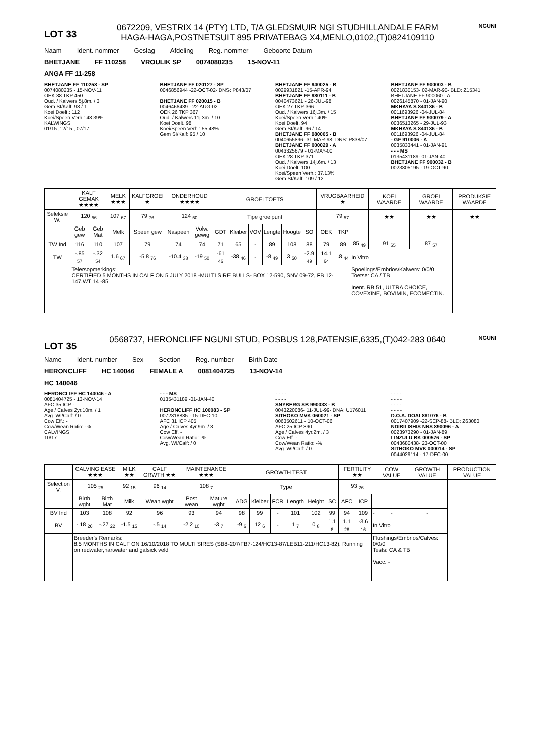LOT 33
0672209, VESTRIX 14 (PTY) LTD, T/A GLEDSMUIR NGI STUDHILLANDALE FARM HAGA-HAGA,POSTNETSUIT 895 PRIVATEBAG X4,MENLO,0102,(T)0824109110
NGUNI
Naam Ident. nommer Geslag Afdeling Reg. nommer Geboorte Datum
BHETJANE FF 110258 VROULIK SP 0074080235 15-NOV-11
ANGA FF 11-258
BHETJANE FF 110258 - SP
0074080235 - 15-NOV-11
OEK 38 TKP 450
Oud. / Kalwers 5j.8m. / 3
Gem SI/Kalf: 98 / 1
Koei Doelt.: 112
Koei/Speen Verh.: 48.39%
KALWINGS
01/15 ,12/15 , 07/17
BHETJANE FF 020127 - SP
0046856944 -22-OCT-02- DNS: P843/07
BHETJANE FF 020015 - B
0046466439 - 22-AUG-02
OEK 26 TKP 367
Oud. / Kalwers 11j.3m. / 10
Koei Doelt. 98
Koei/Speen Verh.: 55.48%
Gem SI/Kalf: 95 / 10
BHETJANE FF 940025 - B
0029931821 -15-APR-94
BHETJANE FF 980111 - B
0040473621 - 26-JUL-98
OEK 27 TKP 366
Oud. / Kalwers 16j.3m. / 15
Koei/Speen Verh.: 40%
Koei Doelt. 94
Gem SI/Kalf: 96 / 14
BHETJANE FF 980005 - B
0040655896- 31-MAR-98- DNS: P838/07
BHETJANE FF 000029 - A
0043325679 - 01-MAY-00
OEK 28 TKP 371
Oud. / Kalwers 14j.6m. / 13
Koei Doelt. 100
Koei/Speen Verh.: 37.13%
Gem SI/Kalf: 109 / 12
BHETJANE FF 900003 - B
0021830153- 02-MAR-90- BLD: Z15341
BHETJANE FF 900060 - A
0026145870 - 01-JAN-90
MKHAYA S 840136 - B
0011693926 -04-JUL-84
BHETJANE FF 930079 - A
0036513265 - 29-JUL-93
MKHAYA S 840136 - B
0011693926 -04-JUL-84
- GF 910006 - A
0035833441 - 01-JAN-91
- - - MS
0135431189- 01-JAN-40
BHETJANE FF 900032 - B
0023805195 - 19-OCT-90
| | KALF GEMAK ★★★★ | | MELK ★★★ | KALFGROEI ★ | ONDERHOUD ★★★★ | | GROEI TOETS | | | | | | VRUGBAARHEID ★ | | | KOEI WAARDE | GROEI WAARDE | PRODUKSIE WAARDE |
| --- | --- | --- | --- | --- | --- | --- | --- | --- | --- | --- | --- | --- | --- | --- | --- | --- | --- | --- |
| Seleksie W. | 120 <sub>56</sub> | | 107 <sub>67</sub> | 79 <sub>76</sub> | 124 <sub>50</sub> | | Tipe groeipunt | | | | | | 79 <sub>57</sub> | | | ★★ | ★★ | ★★ |
| | Geb gew | Geb Mat | Melk | Speen gew | Naspeen | Volw. gewig | GDT | Kleiber | VOV | Lengte | Hoogte | SO | OEK | TKP | | | | |
| TW Ind | 116 | 110 | 107 | 79 | 74 | 74 | 71 | 65 | - | 89 | 108 | 88 | 79 | 89 | 85 <sub>49</sub> | 91 <sub>65</sub> | 87 <sub>57</sub> | |
| TW | -.85 <sub>57</sub> | -.32 <sub>54</sub> | 1.6 <sub>67</sub> | -5.8 <sub>76</sub> | -10.4 <sub>38</sub> | -19 <sub>50</sub> | -61 <sub>46</sub> | -38 <sub>46</sub> | - | -8 <sub>49</sub> | 3 <sub>50</sub> | -2.9 <sub>49</sub> | 14.1 <sub>64</sub> | .8 <sub>44</sub> | In Vitro | | | |
| | Telersopmerkings: CERTIFIED 5 MONTHS IN CALF ON 5 JULY 2018 -MULTI SIRE BULLS- BOX 12-590, SNV 09-72, FB 12-147,WT 14 -85 | | | | | | | | | | | | | | Spoelings/Embrios/Kalwers: 0/0/0 Toetse: CA / TB Inent. RB 51, ULTRA CHOICE, COVEXINE, BOVIMIN, ECOMECTIN. | | | |
LOT 35
0568737, HERONCLIFF NGUNI STUD, POSBUS 128,PATENSIE,6335,(T)042-283 0640
NGUNI
Name Ident. number Sex Section Reg. number Birth Date
HERONCLIFF HC 140046 FEMALE A 0081404725 13-NOV-14
HC 140046
HERONCLIFF HC 140046 - A
0081404725 - 13-NOV-14
AFC 35 ICP -
Age / Calves 2yr.10m. / 1
Avg. WI/Calf: / 0
Cow Eff.: -
Cow/Wean Ratio: -%
CALVINGS
10/17
- - - MS
0135431189 -01-JAN-40
HERONCLIFF HC 100083 - SP
0072318835 - 15-DEC-10
AFC 31 ICP 405
Age / Calves 4yr.9m. / 3
Cow Eff. -
Cow/Wean Ratio: -%
Avg. WI/Calf: / 0
- - - -
- - - -
SNYBERG SB 990033 - B
0043220086- 11-JUL-99- DNA: U176011
SITHOKO MVK 060021 - SP
0063502611 - 10-OCT-06
AFC 25 ICP 390
Age / Calves 4yr.2m. / 3
Cow Eff. -
Cow/Wean Ratio: -%
Avg. WI/Calf: / 0
- - - -
- - - -
- - - -
- - - -
D.O.A. DOAL881076 - B
0017407909 -22-SEP-88- BLD: Z63080
NDIBILISHIS NNS 890096 - A
0023973290 - 01-JAN-89
LINZULU BK 000576 - SP
0043680438- 23-OCT-00
SITHOKO MVK 000014 - SP
0044029114 - 17-DEC-00
| | CALVING EASE ★★★ | | MILK ★★ | CALF GRWTH ★★ | MAINTENANCE ★★★ | | GROWTH TEST | | | | | | FERTILITY ★★ | | | COW VALUE | GROWTH VALUE | PRODUCTION VALUE |
| --- | --- | --- | --- | --- | --- | --- | --- | --- | --- | --- | --- | --- | --- | --- | --- | --- | --- | --- |
| Selection V. | 105 <sub>25</sub> | | 92 <sub>15</sub> | 96 <sub>14</sub> | 108 <sub>7</sub> | | Type | | | | | | 93 <sub>26</sub> | | | | | |
| | Birth wght | Birth Mat | Milk | Wean wght | Post wean | Mature wght | ADG | Kleiber | FCR | Length | Height | SC | AFC | ICP | | | | |
| BV Ind | 103 | 108 | 92 | 96 | 93 | 94 | 98 | 99 | - | 101 | 102 | 99 | 94 | 109 | - | - | - | |
| BV | -.18 <sub>26</sub> | -.27 <sub>22</sub> | -1.5 <sub>15</sub> | -.5 <sub>14</sub> | -2.2 <sub>10</sub> | -3 <sub>7</sub> | -9 <sub>6</sub> | 12 <sub>6</sub> | - | 1 <sub>7</sub> | 0 <sub>8</sub> | 1.1 <sub>8</sub> | 1.1 <sub>28</sub> | -3.6 <sub>16</sub> | In Vitro | | | |
| | Breeder's Remarks: 8.5 MONTHS IN CALF ON 16/10/2018 TO MULTI SIRES (SB8-207/FB7-124/HC13-87/LEB11-211/HC13-82). Running on redwater,hartwater and galsick veld | | | | | | | | | | | | | | Flushings/Embrios/Calves: 0/0/0 Tests: CA & TB Vacc. - | | | |